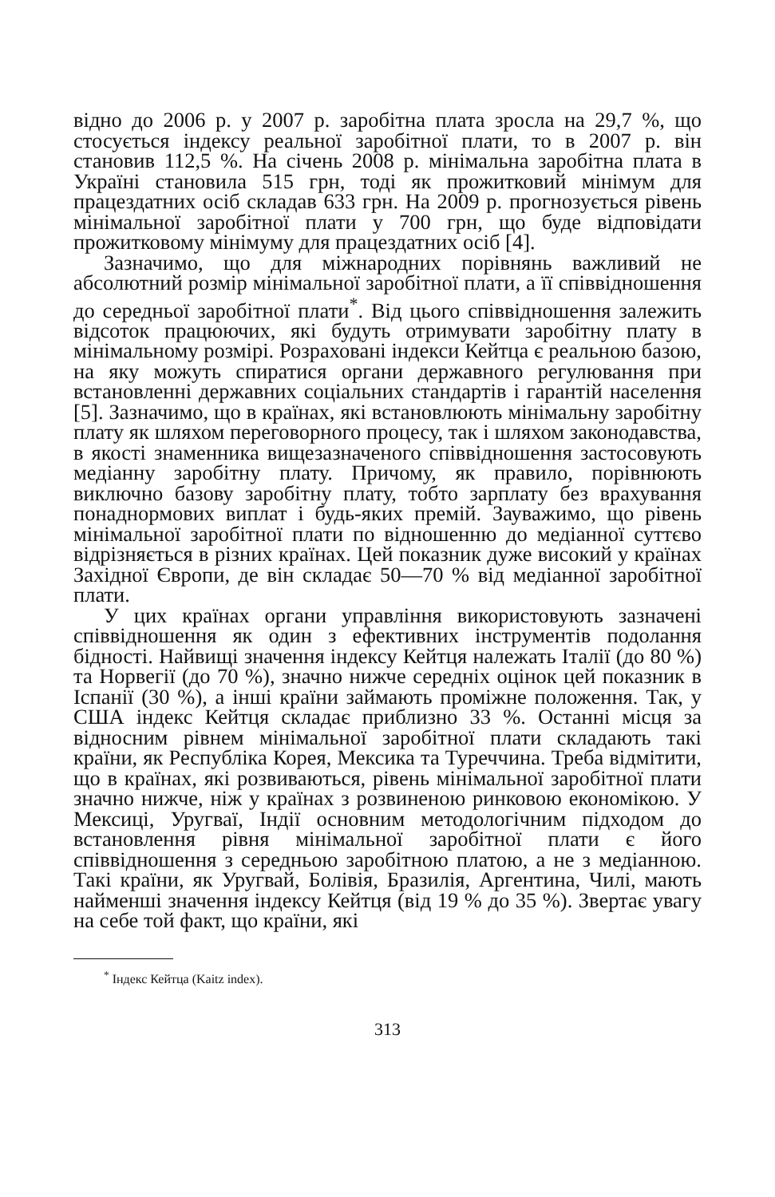відно до 2006 р. у 2007 р. заробітна плата зросла на 29,7 %, що стосується індексу реальної заробітної плати, то в 2007 р. він становив 112,5 %. На січень 2008 р. мінімальна заробітна плата в Україні становила 515 грн, тоді як прожитковий мінімум для працездатних осіб складав 633 грн. На 2009 р. прогнозується рівень мінімальної заробітної плати у 700 грн, що буде відповідати прожитковому мінімуму для працездатних осіб [4].
Зазначимо, що для міжнародних порівнянь важливий не абсолютний розмір мінімальної заробітної плати, а її співвідношення до середньої заробітної плати<sup>*</sup>. Від цього співвідношення залежить відсоток працюючих, які будуть отримувати заробітну плату в мінімальному розмірі. Розраховані індекси Кейтца є реальною базою, на яку можуть спиратися органи державного регулювання при встановленні державних соціальних стандартів і гарантій населення [5]. Зазначимо, що в країнах, які встановлюють мінімальну заробітну плату як шляхом переговорного процесу, так і шляхом законодавства, в якості знаменника вищезазначеного співвідношення застосовують медіанну заробітну плату. Причому, як правило, порівнюють виключно базову заробітну плату, тобто зарплату без врахування понаднормових виплат і будь-яких премій. Зауважимо, що рівень мінімальної заробітної плати по відношенню до медіанної суттєво відрізняється в різних країнах. Цей показник дуже високий у країнах Західної Європи, де він складає 50—70 % від медіанної заробітної плати.
У цих країнах органи управління використовують зазначені співвідношення як один з ефективних інструментів подолання бідності. Найвищі значення індексу Кейтця належать Італії (до 80 %) та Норвегії (до 70 %), значно нижче середніх оцінок цей показник в Іспанії (30 %), а інші країни займають проміжне положення. Так, у США індекс Кейтця складає приблизно 33 %. Останні місця за відносним рівнем мінімальної заробітної плати складають такі країни, як Республіка Корея, Мексика та Туреччина. Треба відмітити, що в країнах, які розвиваються, рівень мінімальної заробітної плати значно нижче, ніж у країнах з розвиненою ринковою економікою. У Мексиці, Уругваї, Індії основним методологічним підходом до встановлення рівня мінімальної заробітної плати є його співвідношення з середньою заробітною платою, а не з медіанною. Такі країни, як Уругвай, Болівія, Бразилія, Аргентина, Чилі, мають найменші значення індексу Кейтця (від 19 % до 35 %). Звертає увагу на себе той факт, що країни, які
<sup>*</sup> Індекс Кейтца (Kaitz index).
313